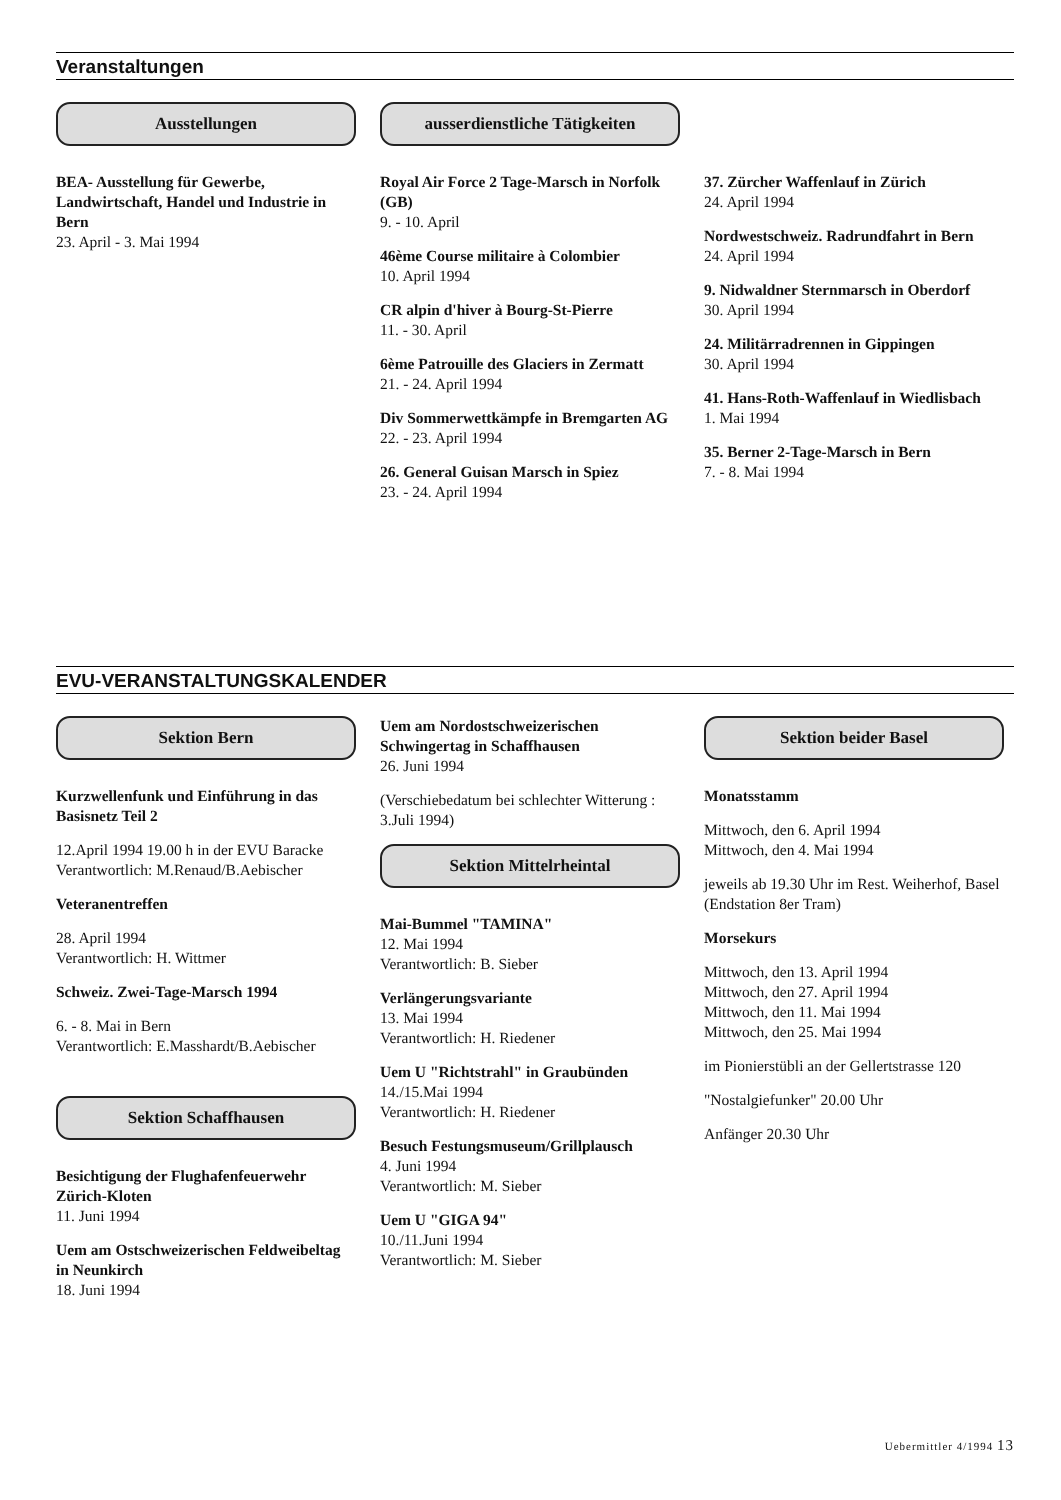Veranstaltungen
Ausstellungen
BEA- Ausstellung für Gewerbe, Landwirtschaft, Handel und Industrie in Bern
23. April - 3. Mai 1994
ausserdienstliche Tätigkeiten
Royal Air Force 2 Tage-Marsch in Norfolk (GB)
9. - 10. April
46ème Course militaire à Colombier
10. April 1994
CR alpin d'hiver à Bourg-St-Pierre
11. - 30. April
6ème Patrouille des Glaciers in Zermatt
21. - 24. April 1994
Div Sommerwettkämpfe in Bremgarten AG
22. - 23. April 1994
26. General Guisan Marsch in Spiez
23. - 24. April 1994
37. Zürcher Waffenlauf in Zürich
24. April 1994
Nordwestschweiz. Radrundfahrt in Bern
24. April 1994
9. Nidwaldner Sternmarsch in Oberdorf
30. April 1994
24. Militärradrennen in Gippingen
30. April 1994
41. Hans-Roth-Waffenlauf in Wiedlisbach
1. Mai 1994
35. Berner 2-Tage-Marsch in Bern
7. - 8. Mai 1994
EVU-VERANSTALTUNGSKALENDER
Sektion Bern
Kurzwellenfunk und Einführung in das Basisnetz Teil 2
12.April 1994 19.00 h in der EVU Baracke
Verantwortlich: M.Renaud/B.Aebischer
Veteranentreffen
28. April 1994
Verantwortlich: H. Wittmer
Schweiz. Zwei-Tage-Marsch 1994
6. - 8. Mai in Bern
Verantwortlich: E.Masshardt/B.Aebischer
Sektion Schaffhausen
Besichtigung der Flughafenfeuerwehr Zürich-Kloten
11. Juni 1994
Uem am Ostschweizerischen Feldweibeltag in Neunkirch
18. Juni 1994
Uem am Nordostschweizerischen Schwingertag in Schaffhausen
26. Juni 1994
(Verschiebedatum bei schlechter Witterung : 3.Juli 1994)
Sektion Mittelrheintal
Mai-Bummel "TAMINA"
12. Mai 1994
Verantwortlich: B. Sieber
Verlängerungsvariante
13. Mai 1994
Verantwortlich: H. Riedener
Uem U "Richtstrahl" in Graubünden
14./15.Mai 1994
Verantwortlich: H. Riedener
Besuch Festungsmuseum/Grillplausch
4. Juni 1994
Verantwortlich: M. Sieber
Uem U "GIGA 94"
10./11.Juni 1994
Verantwortlich: M. Sieber
Sektion beider Basel
Monatsstamm
Mittwoch, den 6. April 1994
Mittwoch, den 4. Mai 1994
jeweils ab 19.30 Uhr im Rest. Weiherhof, Basel (Endstation 8er Tram)
Morsekurs
Mittwoch, den 13. April 1994
Mittwoch, den 27. April 1994
Mittwoch, den 11. Mai 1994
Mittwoch, den 25. Mai 1994
im Pionierstübli an der Gellertstrasse 120
"Nostalgiefunker" 20.00 Uhr
Anfänger 20.30 Uhr
Uebermittler 4/1994 13